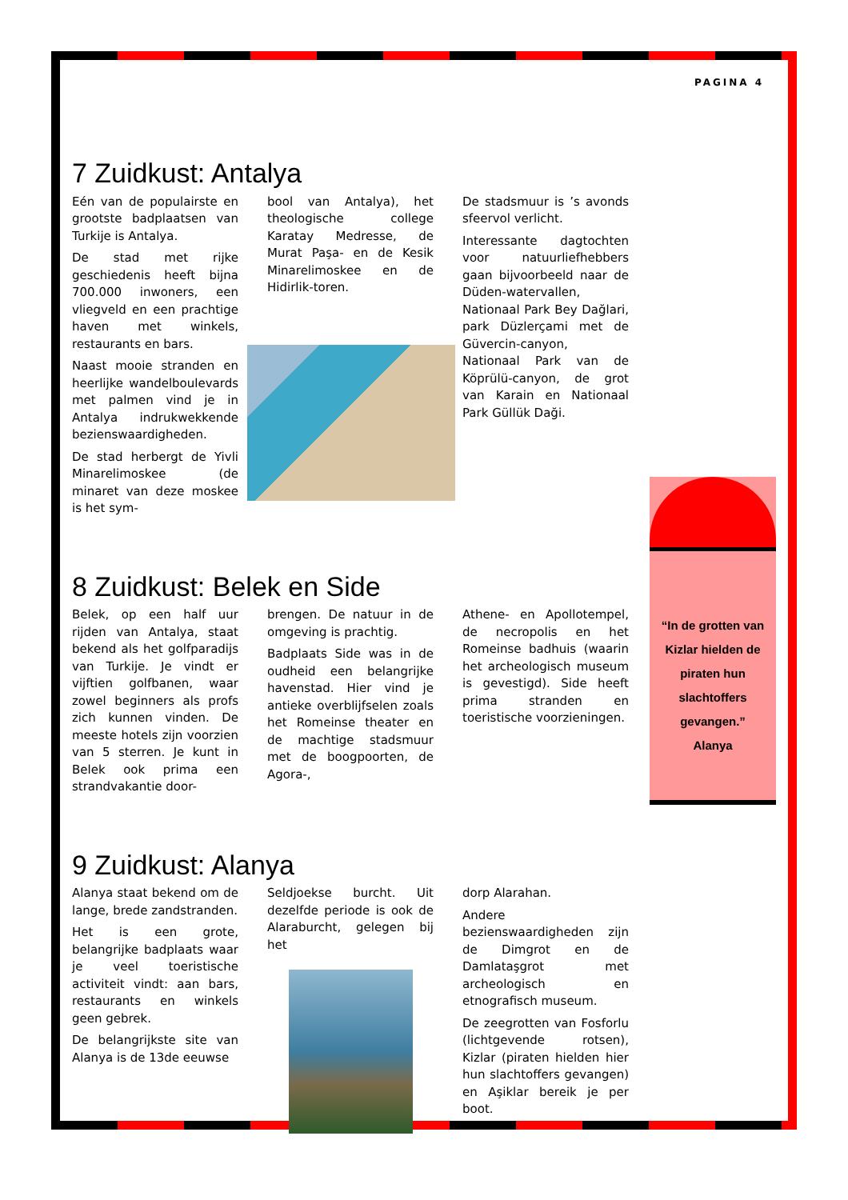PAGINA 4
7 Zuidkust: Antalya
Eén van de populairste en grootste badplaatsen van Turkije is Antalya.
De stad met rijke geschiedenis heeft bijna 700.000 inwoners, een vliegveld en een prachtige haven met winkels, restaurants en bars.
Naast mooie stranden en heerlijke wandelboulevards met palmen vind je in Antalya indrukwekkende bezienswaardigheden.
De stad herbergt de Yivli Minarelimoskee (de minaret van deze moskee is het sym-
bool van Antalya), het theologische college Karatay Medresse, de Murat Paşa- en de Kesik Minarelimoskee en de Hidirlik-toren.
De stadsmuur is ’s avonds sfeervol verlicht.
Interessante dagtochten voor natuurliefhebbers gaan bijvoorbeeld naar de Düden-watervallen, Nationaal Park Bey Dağlari, park Düzlerçami met de Güvercin-canyon, Nationaal Park van de Köprülü-canyon, de grot van Karain en Nationaal Park Güllük Daği.
8 Zuidkust: Belek en Side
Belek, op een half uur rijden van Antalya, staat bekend als het golfparadijs van Turkije. Je vindt er vijftien golfbanen, waar zowel beginners als profs zich kunnen vinden. De meeste hotels zijn voorzien van 5 sterren. Je kunt in Belek ook prima een strandvakantie door-
brengen. De natuur in de omgeving is prachtig.
Badplaats Side was in de oudheid een belangrijke havenstad. Hier vind je antieke overblijfselen zoals het Romeinse theater en de machtige stadsmuur met de boogpoorten, de Agora-,
Athene- en Apollotempel, de necropolis en het Romeinse badhuis (waarin het archeologisch museum is gevestigd). Side heeft prima stranden en toeristische voorzieningen.
9 Zuidkust: Alanya
Alanya staat bekend om de lange, brede zandstranden.
Het is een grote, belangrijke badplaats waar je veel toeristische activiteit vindt: aan bars, restaurants en winkels geen gebrek.
De belangrijkste site van Alanya is de 13de eeuwse
Seldjoekse burcht. Uit dezelfde periode is ook de Alaraburcht, gelegen bij het
dorp Alarahan.
Andere bezienswaardigheden zijn de Dimgrot en de Damlataşgrot met archeologisch en etnografisch museum.
De zeegrotten van Fosforlu (lichtgevende rotsen), Kizlar (piraten hielden hier hun slachtoffers gevangen) en Aşiklar bereik je per boot.
“In de grotten van Kizlar hielden de piraten hun slachtoffers gevangen.”
Alanya